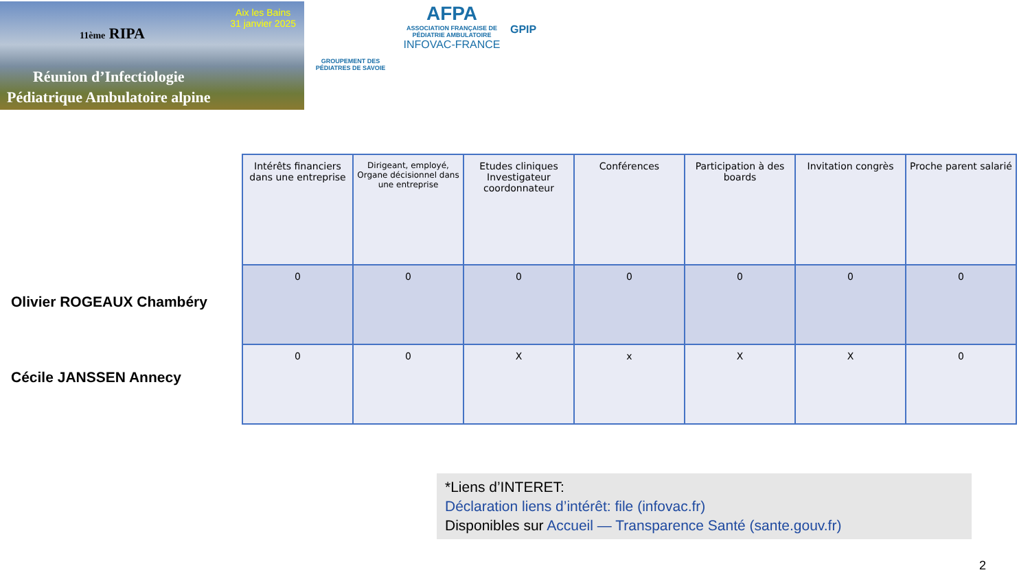11ème RIPA
Aix les Bains
31 janvier 2025
Réunion d’Infectiologie
Pédiatrique Ambulatoire alpine
GROUPEMENT DES PÉDIATRES DE SAVOIE
AFPA
ASSOCIATION FRANÇAISE DE PÉDIATRIE AMBULATOIRE
INFOVAC-FRANCE
GPIP
Olivier ROGEAUX Chambéry
Cécile JANSSEN Annecy
| Intérêts financiers dans une entreprise | Dirigeant, employé, Organe décisionnel dans une entreprise | Etudes cliniques Investigateur coordonnateur | Conférences | Participation à des boards | Invitation congrès | Proche parent salarié |
| --- | --- | --- | --- | --- | --- | --- |
| 0 | 0 | 0 | 0 | 0 | 0 | 0 |
| 0 | 0 | X | x | X | X | 0 |
*Liens d’INTERET:
Déclaration liens d’intérêt: file (infovac.fr)
Disponibles sur Accueil — Transparence Santé (sante.gouv.fr)
2